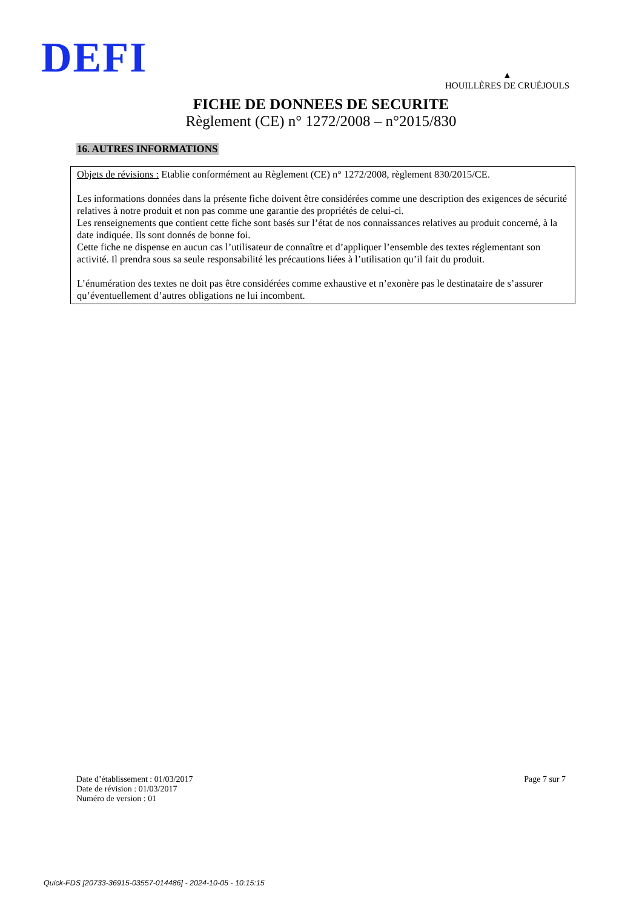DEFI
▲
HOUILLÈRES DE CRUÉJOULS
FICHE DE DONNEES DE SECURITE
Règlement (CE) n° 1272/2008 – n°2015/830
16. AUTRES INFORMATIONS
Objets de révisions : Etablie conformément au Règlement (CE) n° 1272/2008, règlement 830/2015/CE.
Les informations données dans la présente fiche doivent être considérées comme une description des exigences de sécurité relatives à notre produit et non pas comme une garantie des propriétés de celui-ci.
Les renseignements que contient cette fiche sont basés sur l’état de nos connaissances relatives au produit concerné, à la date indiquée. Ils sont donnés de bonne foi.
Cette fiche ne dispense en aucun cas l’utilisateur de connaître et d’appliquer l’ensemble des textes réglementant son activité. Il prendra sous sa seule responsabilité les précautions liées à l’utilisation qu’il fait du produit.
L’énumération des textes ne doit pas être considérées comme exhaustive et n’exonère pas le destinataire de s’assurer qu’éventuellement d’autres obligations ne lui incombent.
Date d’établissement : 01/03/2017
Date de révision : 01/03/2017
Numéro de version : 01
Page 7 sur 7
Quick-FDS [20733-36915-03557-014486] - 2024-10-05 - 10:15:15